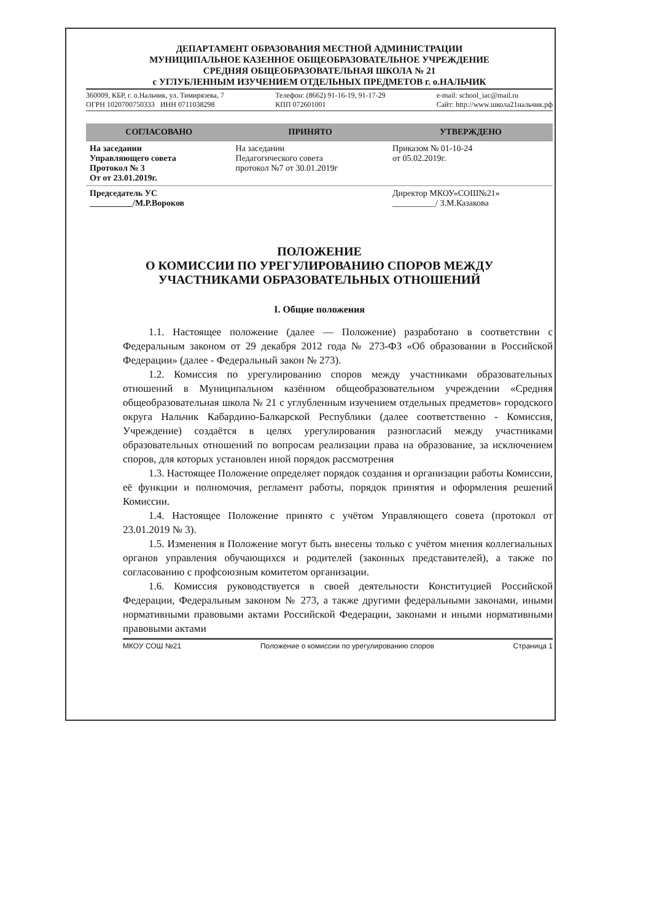ДЕПАРТАМЕНТ ОБРАЗОВАНИЯ МЕСТНОЙ АДМИНИСТРАЦИИ
МУНИЦИПАЛЬНОЕ КАЗЕННОЕ ОБЩЕОБРАЗОВАТЕЛЬНОЕ УЧРЕЖДЕНИЕ
СРЕДНЯЯ ОБЩЕОБРАЗОВАТЕЛЬНАЯ ШКОЛА № 21
с УГЛУБЛЕННЫМ ИЗУЧЕНИЕМ ОТДЕЛЬНЫХ ПРЕДМЕТОВ г. о.НАЛЬЧИК
360009, КБР, г. о.Нальчик, ул. Тимирязева, 7
ОГРН 1020700750333 ИНН 0711038298
Телефон: (8662) 91-16-19, 91-17-29
КПП 072601001
e-mail: school_iac@mail.ru
Сайт: http://www.школа21нальчик.рф
| СОГЛАСОВАНО | ПРИНЯТО | УТВЕРЖДЕНО |
| --- | --- | --- |
| На заседании Управляющего совета Протокол № 3 От от 23.01.2019г. | На заседании Педагогического совета протокол №7 от 30.01.2019г | Приказом № 01-10-24 от 05.02.2019г. |
| Председатель УС __________/М.Р.Вороков | | Директор МКОУ«СОШ№21» __________/ З.М.Казакова |
ПОЛОЖЕНИЕ
О КОМИССИИ ПО УРЕГУЛИРОВАНИЮ СПОРОВ МЕЖДУ
УЧАСТНИКАМИ ОБРАЗОВАТЕЛЬНЫХ ОТНОШЕНИЙ
I. Общие положения
1.1. Настоящее положение (далее — Положение) разработано в соответствии с Федеральным законом от 29 декабря 2012 года № 273-ФЗ «Об образовании в Российской Федерации» (далее - Федеральный закон № 273).
1.2. Комиссия по урегулированию споров между участниками образовательных отношений в Муниципальном казённом общеобразовательном учреждении «Средняя общеобразовательная школа № 21 с углубленным изучением отдельных предметов» городского округа Нальчик Кабардино-Балкарской Республики (далее соответственно - Комиссия, Учреждение) создаётся в целях урегулирования разногласий между участниками образовательных отношений по вопросам реализации права на образование, за исключением споров, для которых установлен иной порядок рассмотрения
1.3. Настоящее Положение определяет порядок создания и организации работы Комиссии, её функции и полномочия, регламент работы, порядок принятия и оформления решений Комиссии.
1.4. Настоящее Положение принято с учётом Управляющего совета (протокол от 23.01.2019 № 3).
1.5. Изменения в Положение могут быть внесены только с учётом мнения коллегиальных органов управления обучающихся и родителей (законных представителей), а также по согласованию с профсоюзным комитетом организации.
1.6. Комиссия руководствуется в своей деятельности Конституцией Российской Федерации, Федеральным законом № 273, а также другими федеральными законами, иными нормативными правовыми актами Российской Федерации, законами и иными нормативными правовыми актами
МКОУ СОШ №21 Положение о комиссии по урегулированию споров Страница 1